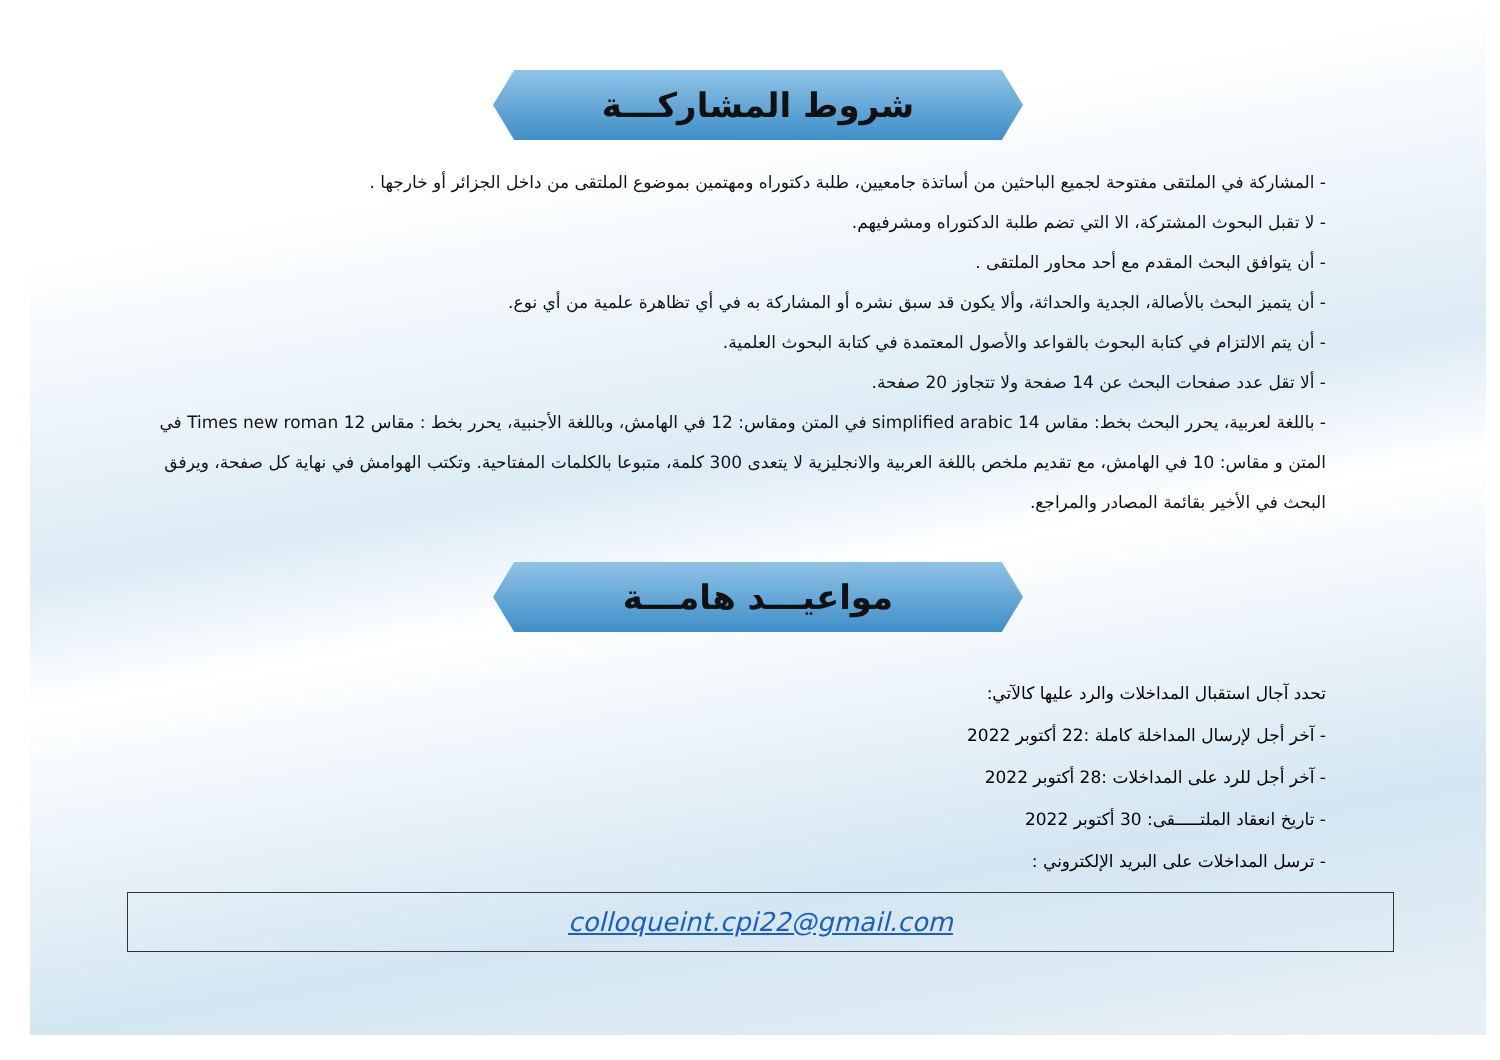شروط المشاركـــة
- المشاركة في الملتقى مفتوحة لجميع الباحثين من أساتذة جامعيين، طلبة دكتوراه ومهتمين بموضوع الملتقى من داخل الجزائر أو خارجها .
- لا تقبل البحوث المشتركة، الا التي تضم طلبة الدكتوراه ومشرفيهم.
- أن يتوافق البحث المقدم مع أحد محاور الملتقى .
- أن يتميز البحث بالأصالة، الجدية والحداثة، وألا يكون قد سبق نشره أو المشاركة به في أي تظاهرة علمية من أي نوع.
- أن يتم الالتزام في كتابة البحوث بالقواعد والأصول المعتمدة في كتابة البحوث العلمية.
- ألا تقل عدد صفحات البحث عن 14 صفحة ولا تتجاوز 20 صفحة.
- باللغة لعربية، يحرر البحث بخط: مقاس 14 simplified arabic في المتن ومقاس: 12 في الهامش، وباللغة الأجنبية، يحرر بخط : مقاس 12 Times new roman في المتن و مقاس: 10 في الهامش، مع تقديم ملخص باللغة العربية والانجليزية لا يتعدى 300 كلمة، متبوعا بالكلمات المفتاحية. وتكتب الهوامش في نهاية كل صفحة، ويرفق البحث في الأخير بقائمة المصادر والمراجع.
مواعيـــد هامـــة
تحدد آجال استقبال المداخلات والرد عليها كالآتي:
- آخر أجل لإرسال المداخلة كاملة :22 أكتوبر 2022
- آخر أجل للرد على المداخلات :28 أكتوبر 2022
- تاريخ انعقاد الملتـــــقى: 30 أكتوبر 2022
- ترسل المداخلات على البريد الإلكتروني :
colloqueint.cpi22@gmail.com